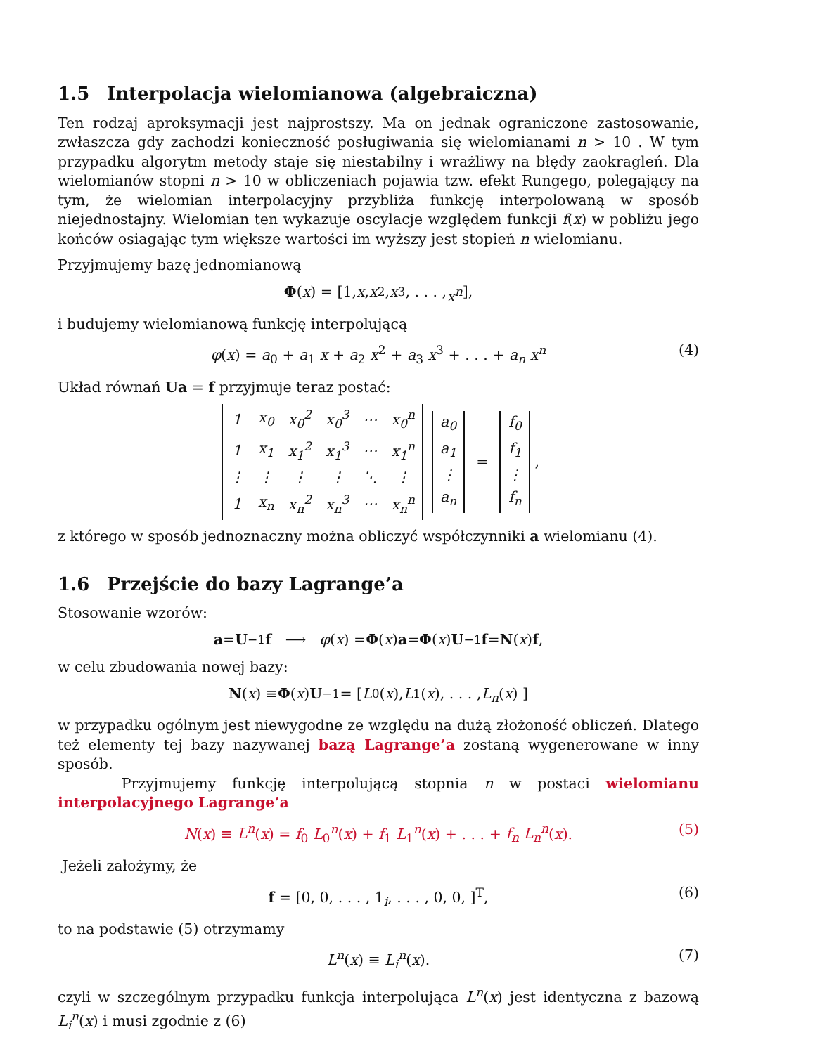1.5 Interpolacja wielomianowa (algebraiczna)
Ten rodzaj aproksymacji jest najprostszy. Ma on jednak ograniczone zastosowanie, zwłaszcza gdy zachodzi konieczność posługiwania się wielomianami n > 10 . W tym przypadku algorytm metody staje się niestabilny i wrażliwy na błędy zaokragleń. Dla wielomianów stopni n > 10 w obliczeniach pojawia tzw. efekt Rungego, polegający na tym, że wielomian interpolacyjny przybliża funkcję interpolowaną w sposób niejednostajny. Wielomian ten wykazuje oscylacje względem funkcji f(x) w pobliżu jego końców osiagając tym większe wartości im wyższy jest stopień n wielomianu.
Przyjmujemy bazę jednomianową
Φ (x) = [1, x, x<sup>2</sup>, x<sup>3</sup>, . . . , x<sup>n</sup>],
i budujemy wielomianową funkcję interpolującą
φ(x) = a<sub>0</sub> + a<sub>1</sub> x + a<sub>2</sub> x<sup>2</sup> + a<sub>3</sub> x<sup>3</sup> + . . . + a<sub>n</sub> x<sup>n</sup> (4)
Układ równań Ua = f przyjmuje teraz postać:
| 1 | x<sub>0</sub> | x<sub>0</sub><sup>2</sup> | x<sub>0</sub><sup>3</sup> | ⋯ | x<sub>0</sub><sup>n</sup> |
| 1 | x<sub>1</sub> | x<sub>1</sub><sup>2</sup> | x<sub>1</sub><sup>3</sup> | ⋯ | x<sub>1</sub><sup>n</sup> |
| ⋮ | ⋮ | ⋮ | ⋮ | ⋱ | ⋮ |
| 1 | x<sub>n</sub> | x<sub>n</sub><sup>2</sup> | x<sub>n</sub><sup>3</sup> | ⋯ | x<sub>n</sub><sup>n</sup> |
| a<sub>0</sub> |
| a<sub>1</sub> |
| ⋮ |
| a<sub>n</sub> |
=
| f<sub>0</sub> |
| f<sub>1</sub> |
| ⋮ |
| f<sub>n</sub> |
,
z którego w sposób jednoznaczny można obliczyć współczynniki a wielomianu (4).
1.6 Przejście do bazy Lagrange’a
Stosowanie wzorów:
a = U<sup>−1</sup> f ⟶ φ (x) = Φ (x) a = Φ (x) U<sup>−1</sup> f = N (x) f,
w celu zbudowania nowej bazy:
N (x) ≡ Φ (x) U<sup>−1</sup> = [ L<sub>0</sub>(x), L<sub>1</sub>(x), . . . , L<sub>n</sub> (x) ]
w przypadku ogólnym jest niewygodne ze względu na dużą złożoność obliczeń. Dlatego też elementy tej bazy nazywanej bazą Lagrange’a zostaną wygenerowane w inny sposób.
Przyjmujemy funkcję interpolującą stopnia n w postaci wielomianu interpolacyjnego Lagrange’a
N(x) ≡ L<sup>n</sup>(x) = f<sub>0</sub> L<sub>0</sub><sup>n</sup>(x) + f<sub>1</sub> L<sub>1</sub><sup>n</sup>(x) + . . . + f<sub>n</sub> L<sub>n</sub><sup>n</sup>(x). (5)
Jeżeli założymy, że
f = [0, 0, . . . , 1<sub>i</sub>, . . . , 0, 0, ]<sup>T</sup>, (6)
to na podstawie (5) otrzymamy
L<sup>n</sup>(x) ≡ L<sub>i</sub><sup>n</sup>(x). (7)
czyli w szczególnym przypadku funkcja interpolująca L<sup>n</sup>(x) jest identyczna z bazową L<sub>i</sub><sup>n</sup>(x) i musi zgodnie z (6)